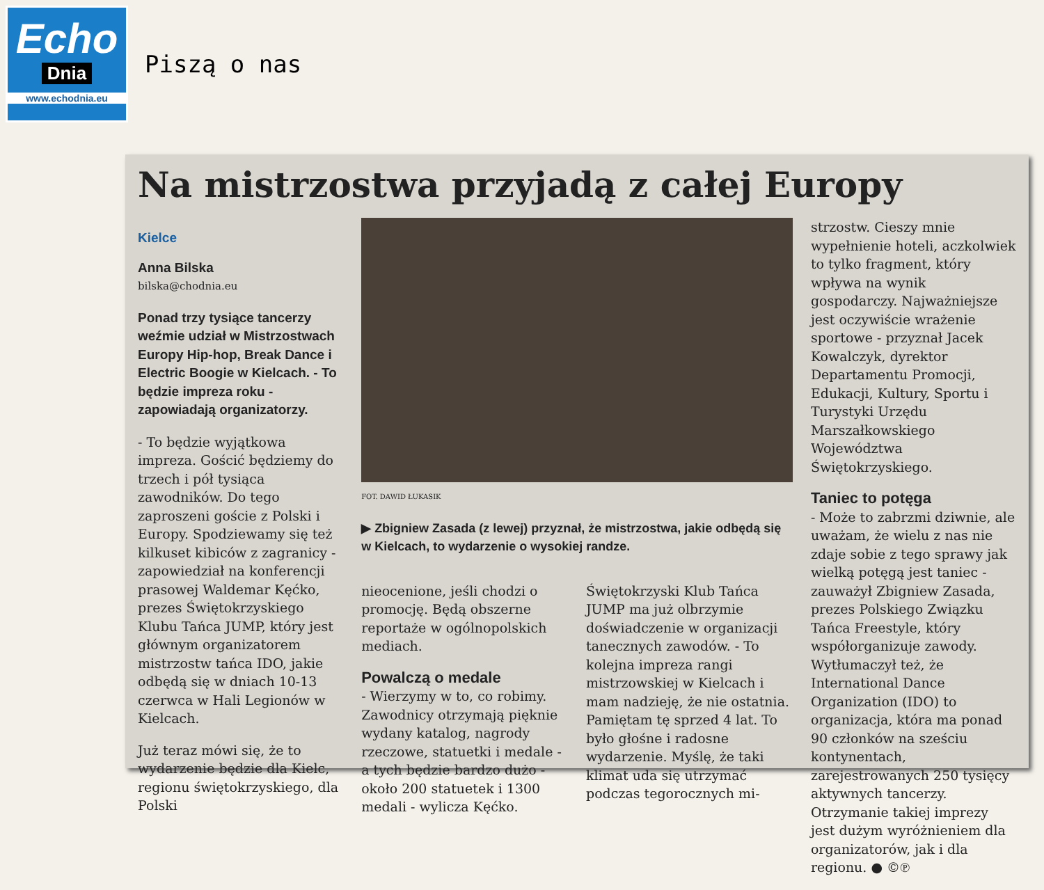Echo
Dnia
www.echodnia.eu
Piszą o nas
Na mistrzostwa przyjadą z całej Europy
Kielce
Anna Bilska
bilska@chodnia.eu
Ponad trzy tysiące tancerzy weźmie udział w Mistrzostwach Europy Hip-hop, Break Dance i Electric Boogie w Kielcach. - To będzie impreza roku - zapowiadają organizatorzy.
- To będzie wyjątkowa impreza. Gościć będziemy do trzech i pół tysiąca zawodników. Do tego zaproszeni goście z Polski i Europy. Spodziewamy się też kilkuset kibiców z zagranicy - zapowiedział na konferencji prasowej Waldemar Kęćko, prezes Świętokrzyskiego Klubu Tańca JUMP, który jest głównym organizatorem mistrzostw tańca IDO, jakie odbędą się w dniach 10-13 czerwca w Hali Legionów w Kielcach.
Już teraz mówi się, że to wydarzenie będzie dla Kielc, regionu świętokrzyskiego, dla Polski
FOT. DAWID ŁUKASIK
▶ Zbigniew Zasada (z lewej) przyznał, że mistrzostwa, jakie odbędą się w Kielcach, to wydarzenie o wysokiej randze.
nieocenione, jeśli chodzi o promocję. Będą obszerne reportaże w ogólnopolskich mediach.
Powalczą o medale
- Wierzymy w to, co robimy. Zawodnicy otrzymają pięknie wydany katalog, nagrody rzeczowe, statuetki i medale - a tych będzie bardzo dużo - około 200 statuetek i 1300 medali - wylicza Kęćko.
Świętokrzyski Klub Tańca JUMP ma już olbrzymie doświadczenie w organizacji tanecznych zawodów. - To kolejna impreza rangi mistrzowskiej w Kielcach i mam nadzieję, że nie ostatnia. Pamiętam tę sprzed 4 lat. To było głośne i radosne wydarzenie. Myślę, że taki klimat uda się utrzymać podczas tegorocznych mi-
strzostw. Cieszy mnie wypełnienie hoteli, aczkolwiek to tylko fragment, który wpływa na wynik gospodarczy. Najważniejsze jest oczywiście wrażenie sportowe - przyznał Jacek Kowalczyk, dyrektor Departamentu Promocji, Edukacji, Kultury, Sportu i Turystyki Urzędu Marszałkowskiego Województwa Świętokrzyskiego.
Taniec to potęga
- Może to zabrzmi dziwnie, ale uważam, że wielu z nas nie zdaje sobie z tego sprawy jak wielką potęgą jest taniec - zauważył Zbigniew Zasada, prezes Polskiego Związku Tańca Freestyle, który współorganizuje zawody. Wytłumaczył też, że International Dance Organization (IDO) to organizacja, która ma ponad 90 członków na sześciu kontynentach, zarejestrowanych 250 tysięcy aktywnych tancerzy. Otrzymanie takiej imprezy jest dużym wyróżnieniem dla organizatorów, jak i dla regionu. ● ©℗